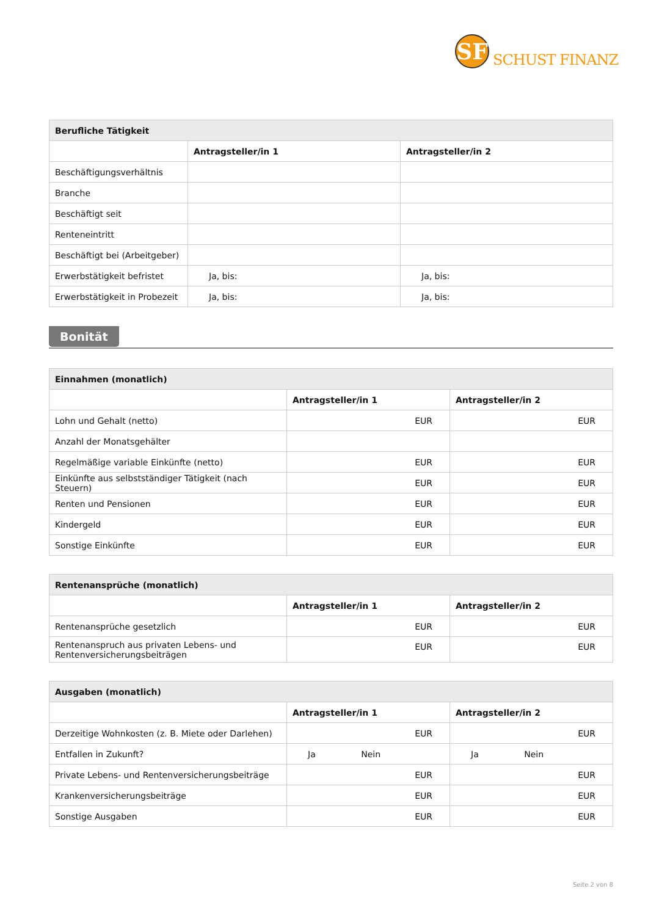SF
SCHUST FINANZ
| Berufliche Tätigkeit | | |
| --- | --- | --- |
| | Antragsteller/in 1 | Antragsteller/in 2 |
| Beschäftigungsverhältnis | | |
| Branche | | |
| Beschäftigt seit | | |
| Renteneintritt | | |
| Beschäftigt bei (Arbeitgeber) | | |
| Erwerbstätigkeit befristet | Ja, bis: | Ja, bis: |
| Erwerbstätigkeit in Probezeit | Ja, bis: | Ja, bis: |
Bonität
| Einnahmen (monatlich) | | |
| --- | --- | --- |
| | Antragsteller/in 1 | Antragsteller/in 2 |
| Lohn und Gehalt (netto) | EUR | EUR |
| Anzahl der Monatsgehälter | | |
| Regelmäßige variable Einkünfte (netto) | EUR | EUR |
| Einkünfte aus selbstständiger Tätigkeit (nach Steuern) | EUR | EUR |
| Renten und Pensionen | EUR | EUR |
| Kindergeld | EUR | EUR |
| Sonstige Einkünfte | EUR | EUR |
| Rentenansprüche (monatlich) | | |
| --- | --- | --- |
| | Antragsteller/in 1 | Antragsteller/in 2 |
| Rentenansprüche gesetzlich | EUR | EUR |
| Rentenanspruch aus privaten Lebens- und Rentenversicherungsbeiträgen | EUR | EUR |
| Ausgaben (monatlich) | | |
| --- | --- | --- |
| | Antragsteller/in 1 | Antragsteller/in 2 |
| Derzeitige Wohnkosten (z. B. Miete oder Darlehen) | EUR | EUR |
| Entfallen in Zukunft? | Ja Nein | Ja Nein |
| Private Lebens- und Rentenversicherungsbeiträge | EUR | EUR |
| Krankenversicherungsbeiträge | EUR | EUR |
| Sonstige Ausgaben | EUR | EUR |
Seite 2 von 8